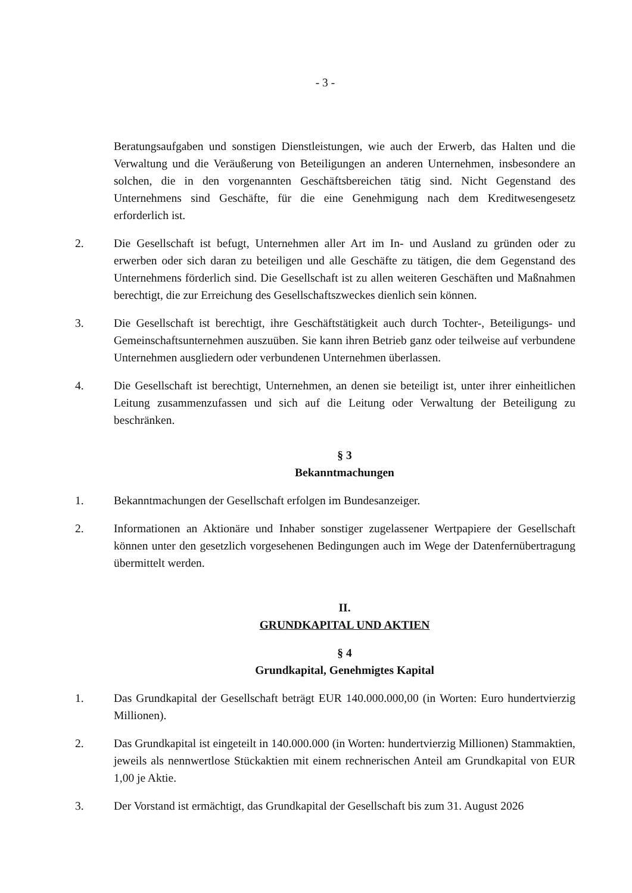- 3 -
Beratungsaufgaben und sonstigen Dienstleistungen, wie auch der Erwerb, das Halten und die Verwaltung und die Veräußerung von Beteiligungen an anderen Unternehmen, insbesondere an solchen, die in den vorgenannten Geschäftsbereichen tätig sind. Nicht Gegenstand des Unternehmens sind Geschäfte, für die eine Genehmigung nach dem Kreditwesengesetz erforderlich ist.
2. Die Gesellschaft ist befugt, Unternehmen aller Art im In- und Ausland zu gründen oder zu erwerben oder sich daran zu beteiligen und alle Geschäfte zu tätigen, die dem Gegenstand des Unternehmens förderlich sind. Die Gesellschaft ist zu allen weiteren Geschäften und Maßnahmen berechtigt, die zur Erreichung des Gesellschaftszweckes dienlich sein können.
3. Die Gesellschaft ist berechtigt, ihre Geschäftstätigkeit auch durch Tochter-, Beteiligungs- und Gemeinschaftsunternehmen auszuüben. Sie kann ihren Betrieb ganz oder teilweise auf verbundene Unternehmen ausgliedern oder verbundenen Unternehmen überlassen.
4. Die Gesellschaft ist berechtigt, Unternehmen, an denen sie beteiligt ist, unter ihrer einheitlichen Leitung zusammenzufassen und sich auf die Leitung oder Verwaltung der Beteiligung zu beschränken.
§ 3
Bekanntmachungen
1. Bekanntmachungen der Gesellschaft erfolgen im Bundesanzeiger.
2. Informationen an Aktionäre und Inhaber sonstiger zugelassener Wertpapiere der Gesellschaft können unter den gesetzlich vorgesehenen Bedingungen auch im Wege der Datenfernübertragung übermittelt werden.
II.
GRUNDKAPITAL UND AKTIEN
§ 4
Grundkapital, Genehmigtes Kapital
1. Das Grundkapital der Gesellschaft beträgt EUR 140.000.000,00 (in Worten: Euro hundertvierzig Millionen).
2. Das Grundkapital ist eingeteilt in 140.000.000 (in Worten: hundertvierzig Millionen) Stammaktien, jeweils als nennwertlose Stückaktien mit einem rechnerischen Anteil am Grundkapital von EUR 1,00 je Aktie.
3. Der Vorstand ist ermächtigt, das Grundkapital der Gesellschaft bis zum 31. August 2026